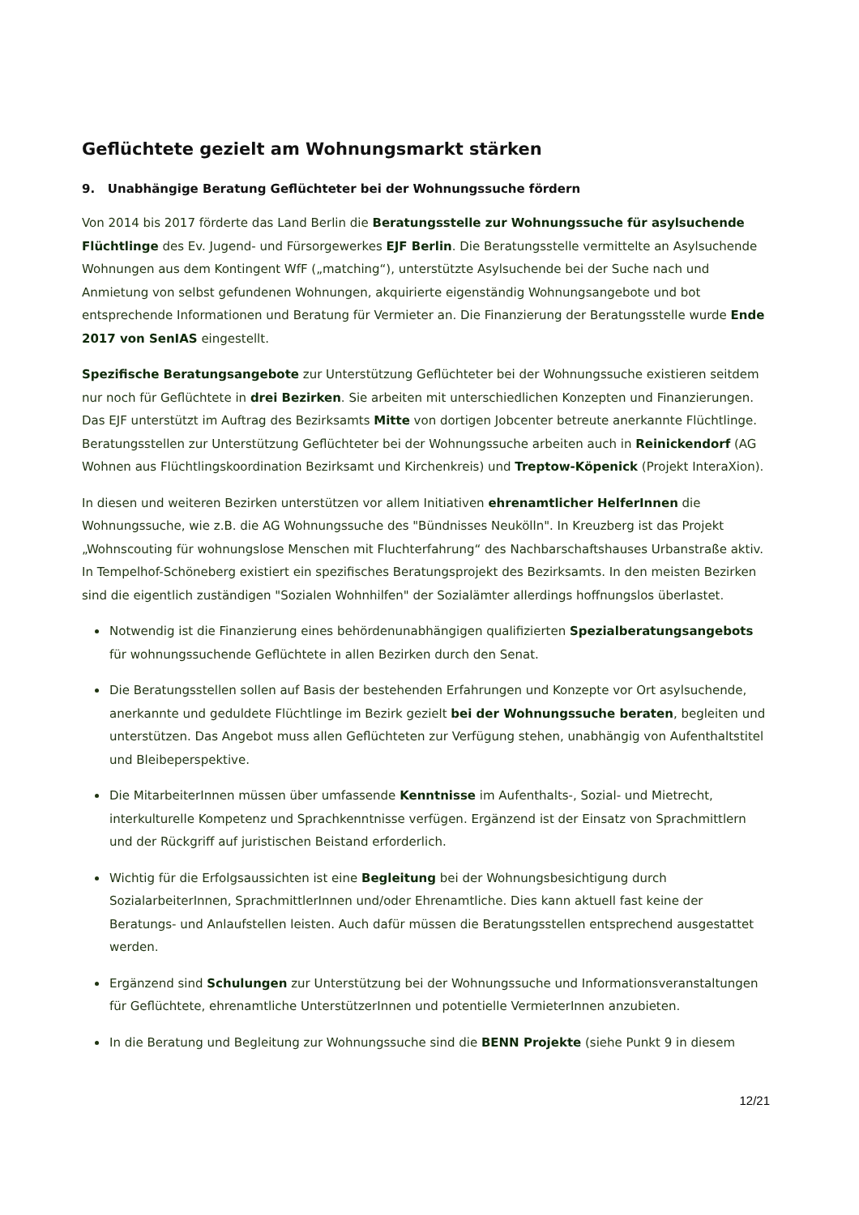Geflüchtete gezielt am Wohnungsmarkt stärken
9. Unabhängige Beratung Geflüchteter bei der Wohnungssuche fördern
Von 2014 bis 2017 förderte das Land Berlin die Beratungsstelle zur Wohnungssuche für asylsuchende Flüchtlinge des Ev. Jugend- und Fürsorgewerkes EJF Berlin. Die Beratungsstelle vermittelte an Asylsuchende Wohnungen aus dem Kontingent WfF („matching“), unterstützte Asylsuchende bei der Suche nach und Anmietung von selbst gefundenen Wohnungen, akquirierte eigenständig Wohnungsangebote und bot entsprechende Informationen und Beratung für Vermieter an. Die Finanzierung der Beratungsstelle wurde Ende 2017 von SenIAS eingestellt.
Spezifische Beratungsangebote zur Unterstützung Geflüchteter bei der Wohnungssuche existieren seitdem nur noch für Geflüchtete in drei Bezirken. Sie arbeiten mit unterschiedlichen Konzepten und Finanzierungen. Das EJF unterstützt im Auftrag des Bezirksamts Mitte von dortigen Jobcenter betreute anerkannte Flüchtlinge. Beratungsstellen zur Unterstützung Geflüchteter bei der Wohnungssuche arbeiten auch in Reinickendorf (AG Wohnen aus Flüchtlingskoordination Bezirksamt und Kirchenkreis) und Treptow-Köpenick (Projekt InteraXion).
In diesen und weiteren Bezirken unterstützen vor allem Initiativen ehrenamtlicher HelferInnen die Wohnungssuche, wie z.B. die AG Wohnungssuche des "Bündnisses Neukölln". In Kreuzberg ist das Projekt „Wohnscouting für wohnungslose Menschen mit Fluchterfahrung“ des Nachbarschaftshauses Urbanstraße aktiv. In Tempelhof-Schöneberg existiert ein spezifisches Beratungsprojekt des Bezirksamts. In den meisten Bezirken sind die eigentlich zuständigen "Sozialen Wohnhilfen" der Sozialämter allerdings hoffnungslos überlastet.
Notwendig ist die Finanzierung eines behördenunabhängigen qualifizierten Spezialberatungsangebots für wohnungssuchende Geflüchtete in allen Bezirken durch den Senat.
Die Beratungsstellen sollen auf Basis der bestehenden Erfahrungen und Konzepte vor Ort asylsuchende, anerkannte und geduldete Flüchtlinge im Bezirk gezielt bei der Wohnungssuche beraten, begleiten und unterstützen. Das Angebot muss allen Geflüchteten zur Verfügung stehen, unabhängig von Aufenthaltstitel und Bleibeperspektive.
Die MitarbeiterInnen müssen über umfassende Kenntnisse im Aufenthalts-, Sozial- und Mietrecht, interkulturelle Kompetenz und Sprachkenntnisse verfügen. Ergänzend ist der Einsatz von Sprachmittlern und der Rückgriff auf juristischen Beistand erforderlich.
Wichtig für die Erfolgsaussichten ist eine Begleitung bei der Wohnungsbesichtigung durch SozialarbeiterInnen, SprachmittlerInnen und/oder Ehrenamtliche. Dies kann aktuell fast keine der Beratungs- und Anlaufstellen leisten. Auch dafür müssen die Beratungsstellen entsprechend ausgestattet werden.
Ergänzend sind Schulungen zur Unterstützung bei der Wohnungssuche und Informationsveranstaltungen für Geflüchtete, ehrenamtliche UnterstützerInnen und potentielle VermieterInnen anzubieten.
In die Beratung und Begleitung zur Wohnungssuche sind die BENN Projekte (siehe Punkt 9 in diesem
12/21